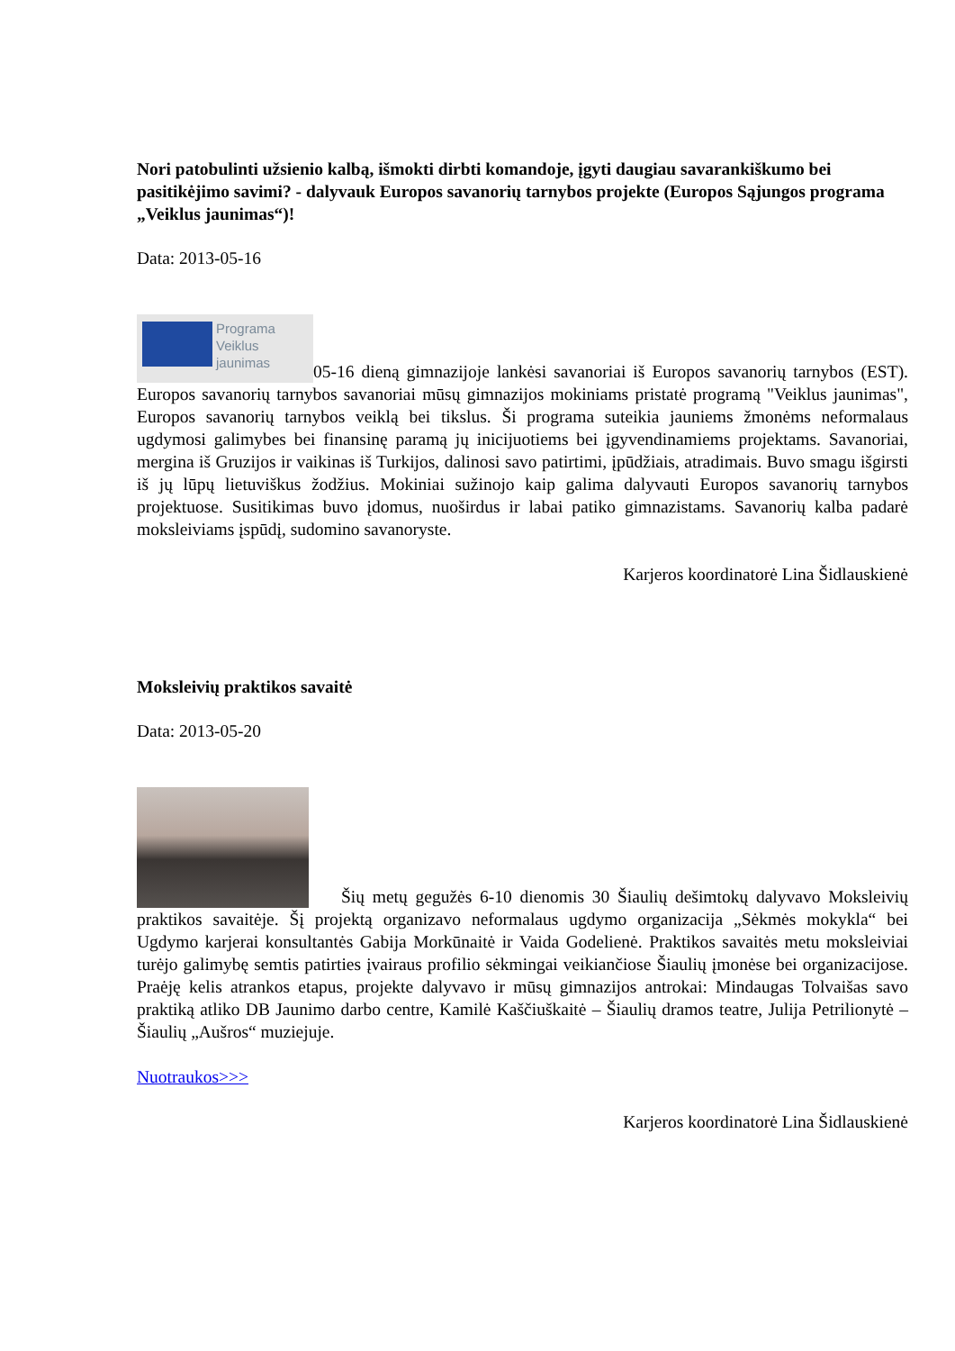Nori patobulinti užsienio kalbą, išmokti dirbti komandoje, įgyti daugiau savarankiškumo bei pasitikėjimo savimi? - dalyvauk Europos savanorių tarnybos projekte (Europos Sąjungos programa „Veiklus jaunimas“)!
Data: 2013-05-16
Programa
Veiklus
jaunimas 05-16 dieną gimnazijoje lankėsi savanoriai iš Europos savanorių tarnybos (EST). Europos savanorių tarnybos savanoriai mūsų gimnazijos mokiniams pristatė programą "Veiklus jaunimas", Europos savanorių tarnybos veiklą bei tikslus. Ši programa suteikia jauniems žmonėms neformalaus ugdymosi galimybes bei finansinę paramą jų inicijuotiems bei įgyvendinamiems projektams. Savanoriai, mergina iš Gruzijos ir vaikinas iš Turkijos, dalinosi savo patirtimi, įpūdžiais, atradimais. Buvo smagu išgirsti iš jų lūpų lietuviškus žodžius. Mokiniai sužinojo kaip galima dalyvauti Europos savanorių tarnybos projektuose. Susitikimas buvo įdomus, nuoširdus ir labai patiko gimnazistams. Savanorių kalba padarė moksleiviams įspūdį, sudomino savanoryste.
Karjeros koordinatorė Lina Šidlauskienė
Moksleivių praktikos savaitė
Data: 2013-05-20
Šių metų gegužės 6-10 dienomis 30 Šiaulių dešimtokų dalyvavo Moksleivių praktikos savaitėje. Šį projektą organizavo neformalaus ugdymo organizacija „Sėkmės mokykla“ bei Ugdymo karjerai konsultantės Gabija Morkūnaitė ir Vaida Godelienė. Praktikos savaitės metu moksleiviai turėjo galimybę semtis patirties įvairaus profilio sėkmingai veikiančiose Šiaulių įmonėse bei organizacijose. Praėję kelis atrankos etapus, projekte dalyvavo ir mūsų gimnazijos antrokai: Mindaugas Tolvaišas savo praktiką atliko DB Jaunimo darbo centre, Kamilė Kaščiuškaitė – Šiaulių dramos teatre, Julija Petrilionytė – Šiaulių „Aušros“ muziejuje.
Nuotraukos>>>
Karjeros koordinatorė Lina Šidlauskienė